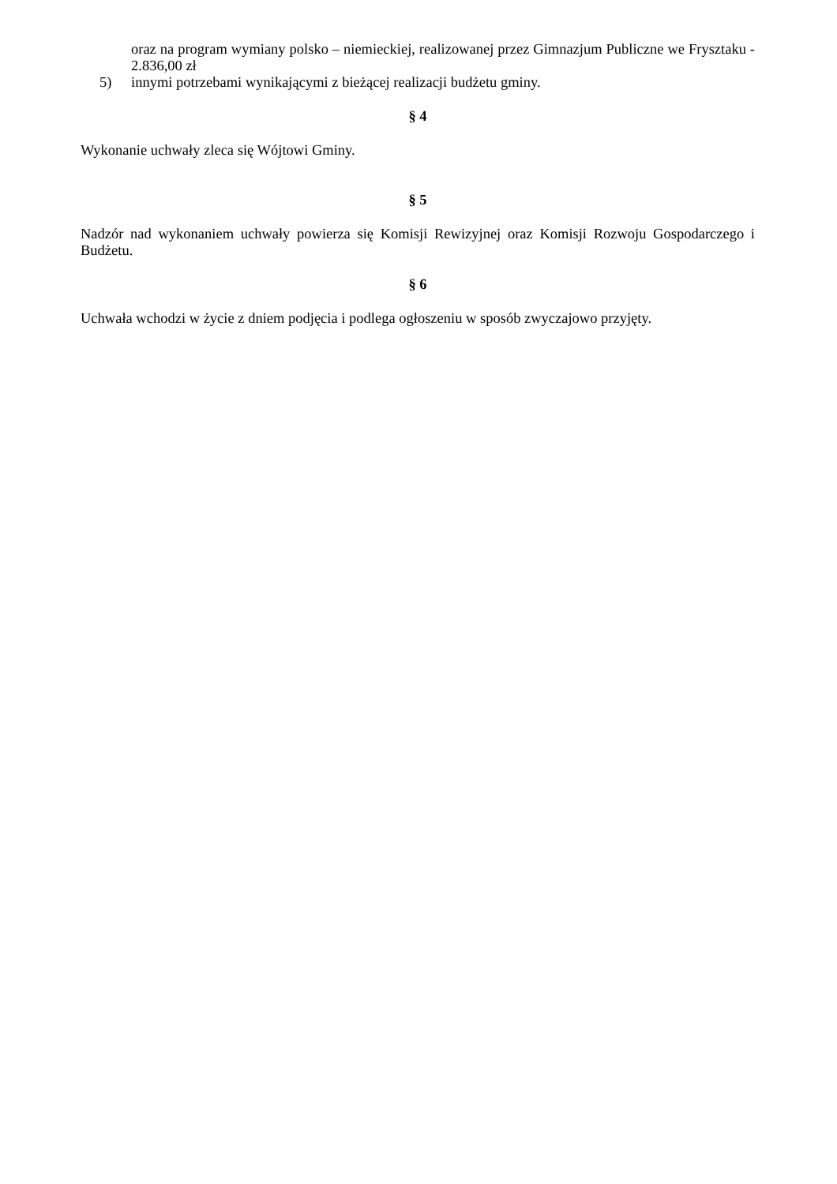oraz na program wymiany polsko – niemieckiej, realizowanej przez Gimnazjum Publiczne we Frysztaku - 2.836,00 zł
5) innymi potrzebami wynikającymi z bieżącej realizacji budżetu gminy.
§ 4
Wykonanie uchwały zleca się Wójtowi Gminy.
§ 5
Nadzór nad wykonaniem uchwały powierza się Komisji Rewizyjnej oraz Komisji Rozwoju Gospodarczego i Budżetu.
§ 6
Uchwała wchodzi w życie z dniem podjęcia i podlega ogłoszeniu w sposób zwyczajowo przyjęty.